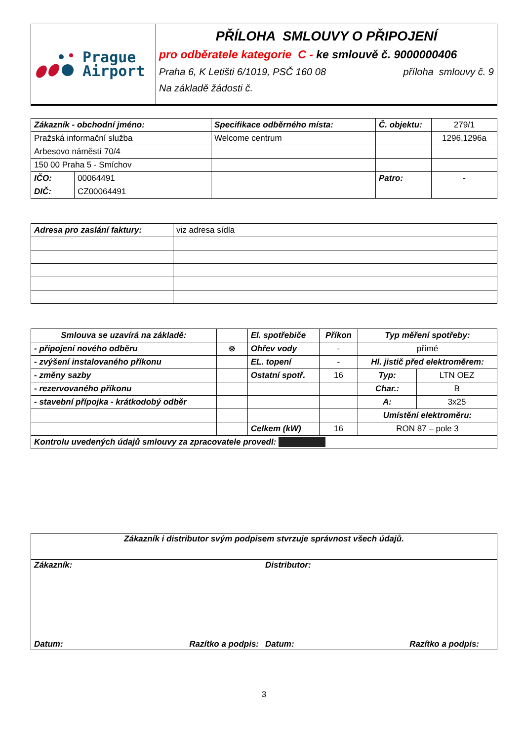| Prague Airport | PŘÍLOHA SMLOUVY O PŘIPOJENÍ pro odběratele kategorie C - ke smlouvě č. 9000000406 Praha 6, K Letišti 6/1019, PSČ 160 08 příloha smlouvy č. 9 Na základě žádosti č. |
| Zákazník - obchodní jméno: | | Specifikace odběrného místa: | Č. objektu: | 279/1 |
| Pražská informační služba | | Welcome centrum | | 1296,1296a |
| Arbesovo náměstí 70/4 | | | | |
| 150 00 Praha 5 - Smíchov | | | | |
| IČO: | 00064491 | | Patro: | - |
| DIČ: | CZ00064491 | | | |
| Adresa pro zaslání faktury: | viz adresa sídla |
| Smlouva se uzavírá na základě: | | El. spotřebiče | Příkon | Typ měření spotřeby: | |
| - připojení nového odběru | ☸ | Ohřev vody | - | přímé | |
| - zvýšení instalovaného příkonu | | EL. topení | - | Hl. jistič před elektroměrem: | |
| - změny sazby | | Ostatní spotř. | 16 | Typ: | LTN OEZ |
| - rezervovaného příkonu | | | | Char.: | B |
| - stavební přípojka - krátkodobý odběr | | | | A: | 3x25 |
| | | | | Umístění elektroměru: | |
| | | Celkem (kW) | 16 | RON 87 – pole 3 | |
| Kontrolu uvedených údajů smlouvy za zpracovatele provedl: | | | | | |
| Zákazník i distributor svým podpisem stvrzuje správnost všech údajů. | |
| Zákazník: Datum: Razítko a podpis: | Distributor: Datum: Razítko a podpis: |
3